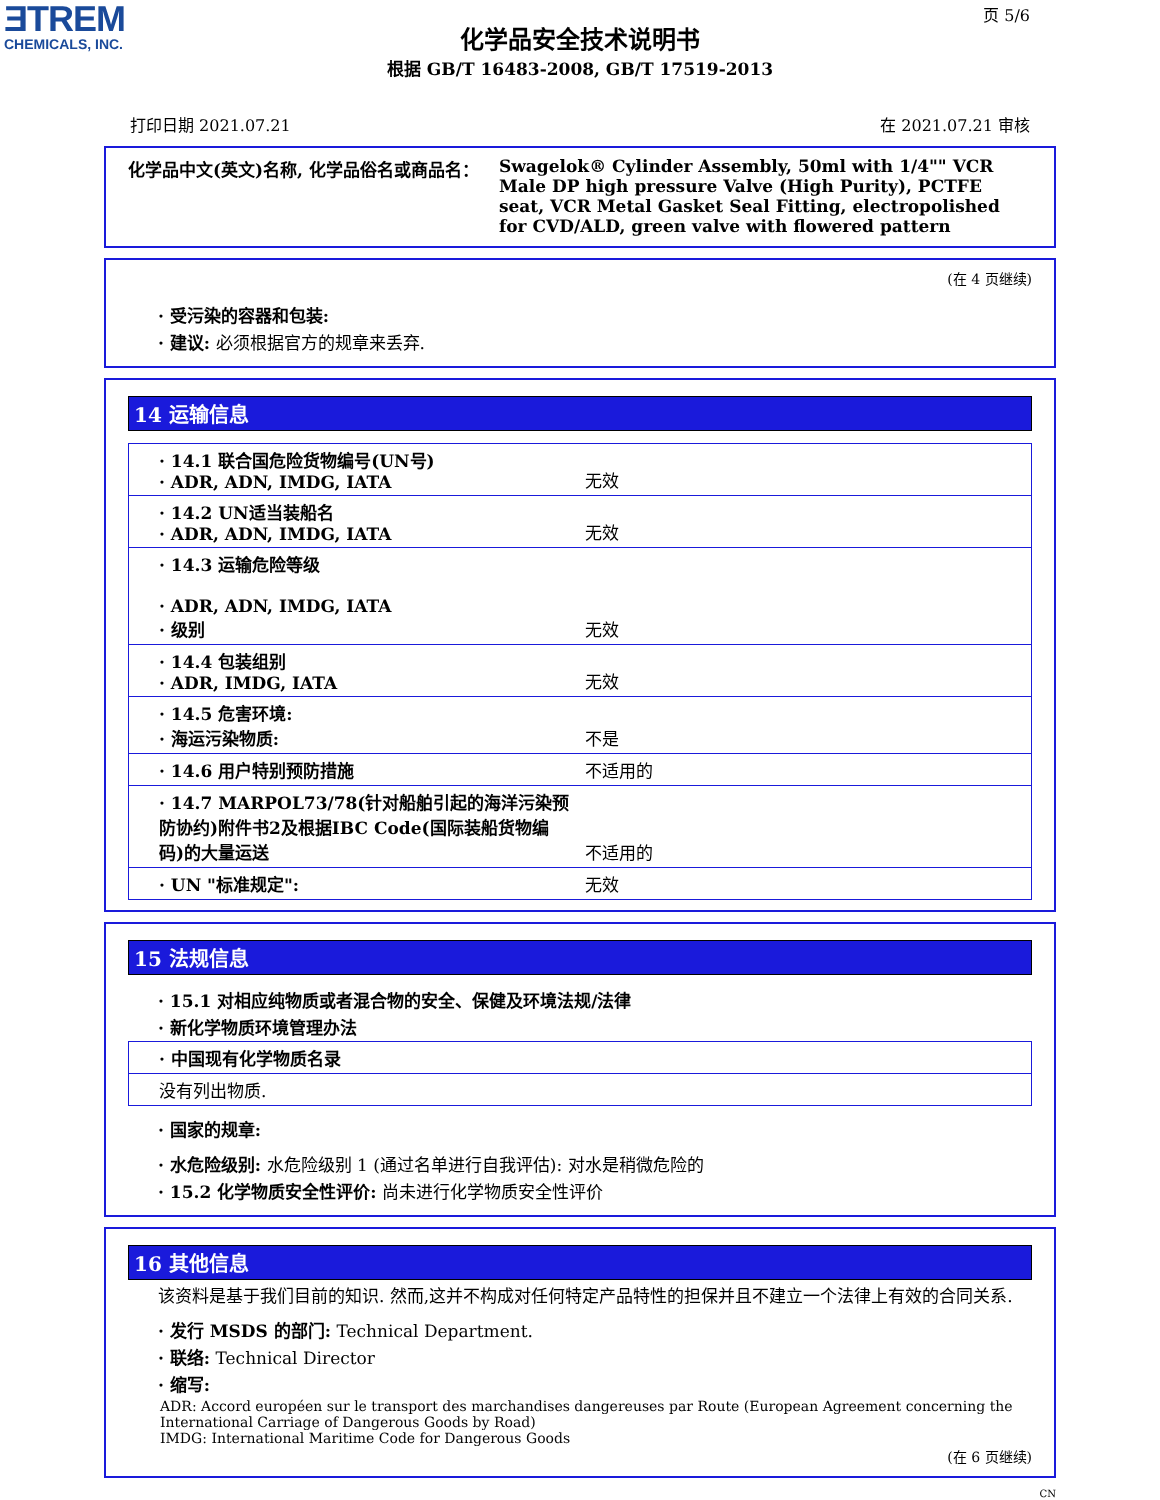ƎTREM
CHEMICALS, INC.
页 5/6
化学品安全技术说明书
根据 GB/T 16483-2008, GB/T 17519-2013
打印日期 2021.07.21 在 2021.07.21 审核
化学品中文(英文)名称, 化学品俗名或商品名： Swagelok® Cylinder Assembly, 50ml with 1/4"" VCR Male DP high pressure Valve (High Purity), PCTFE seat, VCR Metal Gasket Seal Fitting, electropolished for CVD/ALD, green valve with flowered pattern
(在 4 页继续)
· 受污染的容器和包装:
· 建议: 必须根据官方的规章来丢弃.
14 运输信息
| · 14.1 联合国危险货物编号(UN号) · ADR, ADN, IMDG, IATA | 无效 |
| · 14.2 UN适当装船名 · ADR, ADN, IMDG, IATA | 无效 |
| · 14.3 运输危险等级 · ADR, ADN, IMDG, IATA · 级别 | 无效 |
| · 14.4 包装组别 · ADR, IMDG, IATA | 无效 |
| · 14.5 危害环境: · 海运污染物质: | 不是 |
| · 14.6 用户特别预防措施 | 不适用的 |
| · 14.7 MARPOL73/78(针对船舶引起的海洋污染预防协约)附件书2及根据IBC Code(国际装船货物编码)的大量运送 | 不适用的 |
| · UN "标准规定": | 无效 |
15 法规信息
· 15.1 对相应纯物质或者混合物的安全、保健及环境法规/法律
· 新化学物质环境管理办法
| · 中国现有化学物质名录 |
| 没有列出物质. |
· 国家的规章:
· 水危险级别: 水危险级别 1 (通过名单进行自我评估): 对水是稍微危险的
· 15.2 化学物质安全性评价: 尚未进行化学物质安全性评价
16 其他信息
该资料是基于我们目前的知识. 然而,这并不构成对任何特定产品特性的担保并且不建立一个法律上有效的合同关系.
· 发行 MSDS 的部门: Technical Department.
· 联络: Technical Director
· 缩写:
ADR: Accord européen sur le transport des marchandises dangereuses par Route (European Agreement concerning the International Carriage of Dangerous Goods by Road)
IMDG: International Maritime Code for Dangerous Goods
(在 6 页继续)
CN